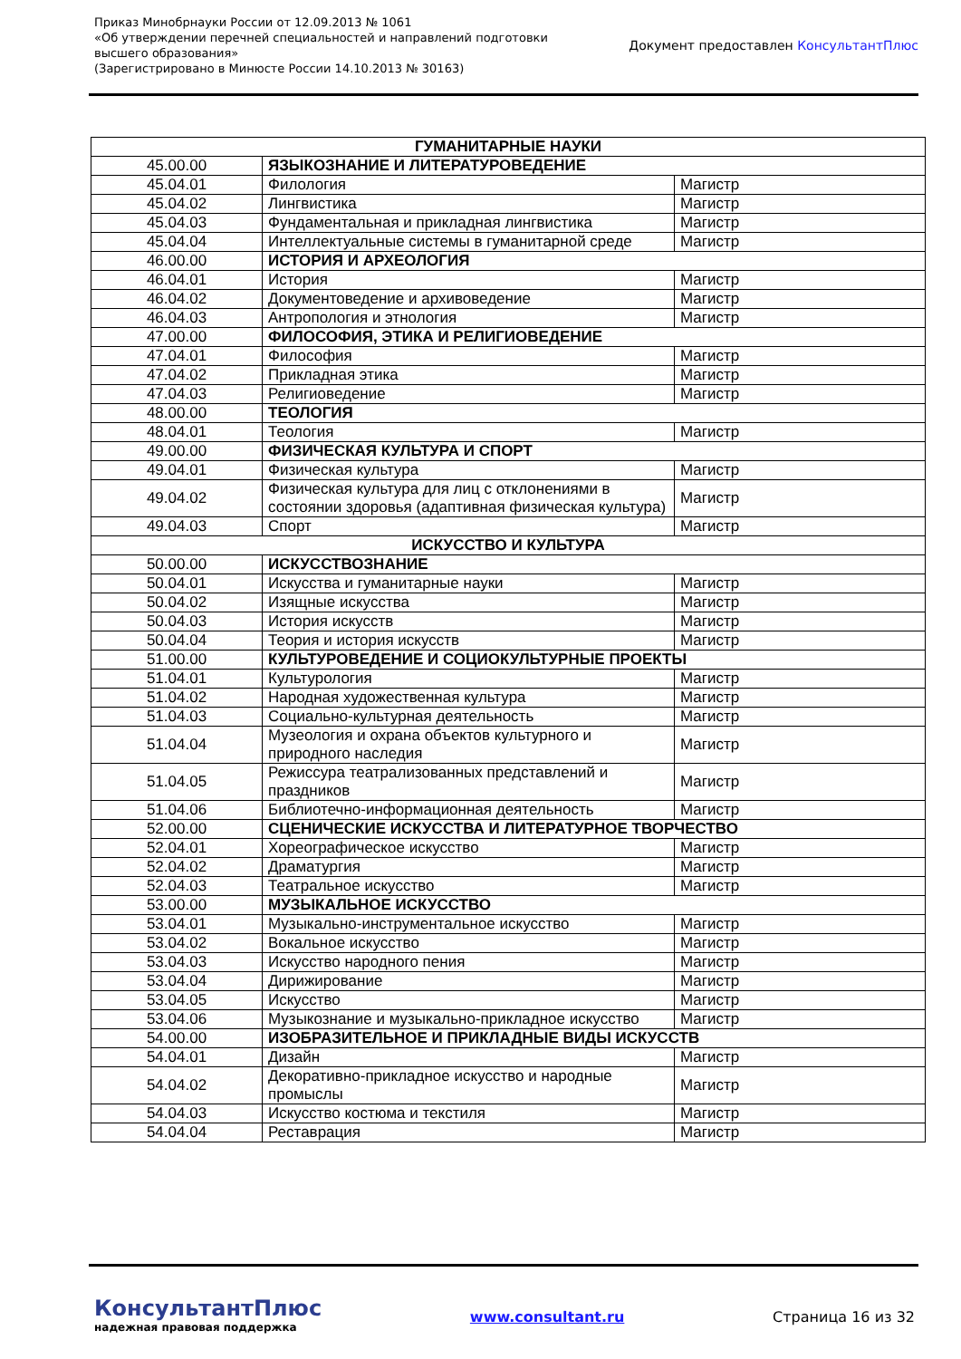Приказ Минобрнауки России от 12.09.2013 № 1061
«Об утверждении перечней специальностей и направлений подготовки
высшего образования»
(Зарегистрировано в Минюсте России 14.10.2013 № 30163)
Документ предоставлен КонсультантПлюс
| ГУМАНИТАРНЫЕ НАУКИ | | |
| 45.00.00 | ЯЗЫКОЗНАНИЕ И ЛИТЕРАТУРОВЕДЕНИЕ | |
| 45.04.01 | Филология | Магистр |
| 45.04.02 | Лингвистика | Магистр |
| 45.04.03 | Фундаментальная и прикладная лингвистика | Магистр |
| 45.04.04 | Интеллектуальные системы в гуманитарной среде | Магистр |
| 46.00.00 | ИСТОРИЯ И АРХЕОЛОГИЯ | |
| 46.04.01 | История | Магистр |
| 46.04.02 | Документоведение и архивоведение | Магистр |
| 46.04.03 | Антропология и этнология | Магистр |
| 47.00.00 | ФИЛОСОФИЯ, ЭТИКА И РЕЛИГИОВЕДЕНИЕ | |
| 47.04.01 | Философия | Магистр |
| 47.04.02 | Прикладная этика | Магистр |
| 47.04.03 | Религиоведение | Магистр |
| 48.00.00 | ТЕОЛОГИЯ | |
| 48.04.01 | Теология | Магистр |
| 49.00.00 | ФИЗИЧЕСКАЯ КУЛЬТУРА И СПОРТ | |
| 49.04.01 | Физическая культура | Магистр |
| 49.04.02 | Физическая культура для лиц с отклонениями в состоянии здоровья (адаптивная физическая культура) | Магистр |
| 49.04.03 | Спорт | Магистр |
| ИСКУССТВО И КУЛЬТУРА | | |
| 50.00.00 | ИСКУССТВОЗНАНИЕ | |
| 50.04.01 | Искусства и гуманитарные науки | Магистр |
| 50.04.02 | Изящные искусства | Магистр |
| 50.04.03 | История искусств | Магистр |
| 50.04.04 | Теория и история искусств | Магистр |
| 51.00.00 | КУЛЬТУРОВЕДЕНИЕ И СОЦИОКУЛЬТУРНЫЕ ПРОЕКТЫ | |
| 51.04.01 | Культурология | Магистр |
| 51.04.02 | Народная художественная культура | Магистр |
| 51.04.03 | Социально-культурная деятельность | Магистр |
| 51.04.04 | Музеология и охрана объектов культурного и природного наследия | Магистр |
| 51.04.05 | Режиссура театрализованных представлений и праздников | Магистр |
| 51.04.06 | Библиотечно-информационная деятельность | Магистр |
| 52.00.00 | СЦЕНИЧЕСКИЕ ИСКУССТВА И ЛИТЕРАТУРНОЕ ТВОРЧЕСТВО | |
| 52.04.01 | Хореографическое искусство | Магистр |
| 52.04.02 | Драматургия | Магистр |
| 52.04.03 | Театральное искусство | Магистр |
| 53.00.00 | МУЗЫКАЛЬНОЕ ИСКУССТВО | |
| 53.04.01 | Музыкально-инструментальное искусство | Магистр |
| 53.04.02 | Вокальное искусство | Магистр |
| 53.04.03 | Искусство народного пения | Магистр |
| 53.04.04 | Дирижирование | Магистр |
| 53.04.05 | Искусство | Магистр |
| 53.04.06 | Музыкознание и музыкально-прикладное искусство | Магистр |
| 54.00.00 | ИЗОБРАЗИТЕЛЬНОЕ И ПРИКЛАДНЫЕ ВИДЫ ИСКУССТВ | |
| 54.04.01 | Дизайн | Магистр |
| 54.04.02 | Декоративно-прикладное искусство и народные промыслы | Магистр |
| 54.04.03 | Искусство костюма и текстиля | Магистр |
| 54.04.04 | Реставрация | Магистр |
КонсультантПлюс
надежная правовая поддержка
www.consultant.ru Страница 16 из 32